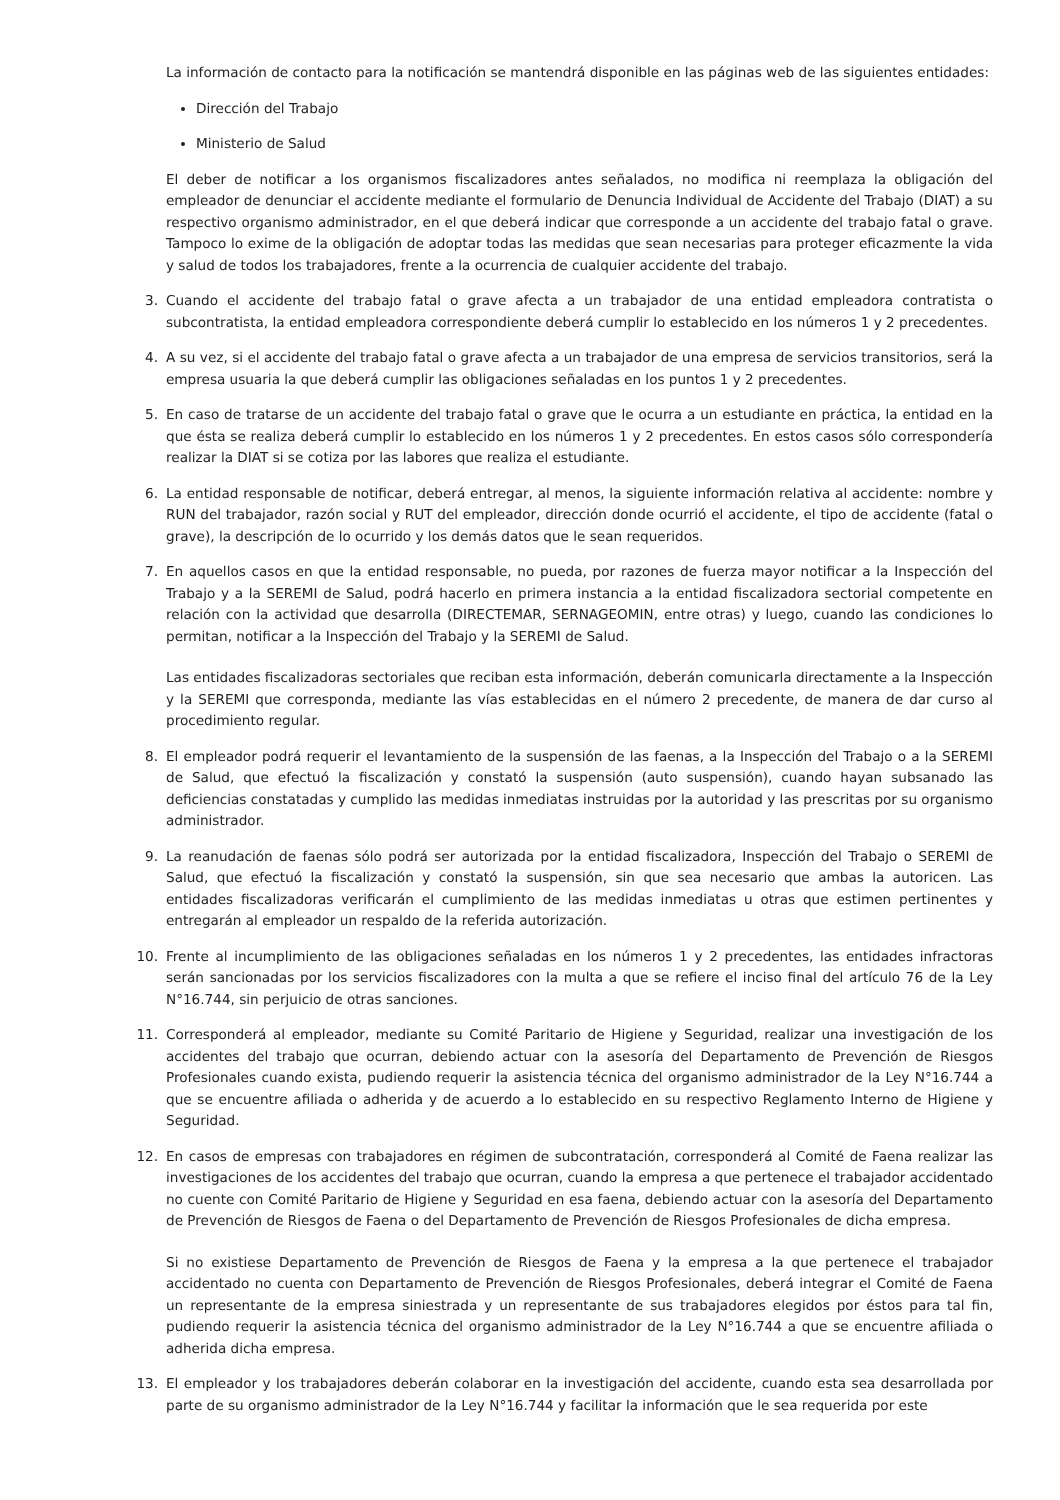La información de contacto para la notificación se mantendrá disponible en las páginas web de las siguientes entidades:
Dirección del Trabajo
Ministerio de Salud
El deber de notificar a los organismos fiscalizadores antes señalados, no modifica ni reemplaza la obligación del empleador de denunciar el accidente mediante el formulario de Denuncia Individual de Accidente del Trabajo (DIAT) a su respectivo organismo administrador, en el que deberá indicar que corresponde a un accidente del trabajo fatal o grave. Tampoco lo exime de la obligación de adoptar todas las medidas que sean necesarias para proteger eficazmente la vida y salud de todos los trabajadores, frente a la ocurrencia de cualquier accidente del trabajo.
3. Cuando el accidente del trabajo fatal o grave afecta a un trabajador de una entidad empleadora contratista o subcontratista, la entidad empleadora correspondiente deberá cumplir lo establecido en los números 1 y 2 precedentes.
4. A su vez, si el accidente del trabajo fatal o grave afecta a un trabajador de una empresa de servicios transitorios, será la empresa usuaria la que deberá cumplir las obligaciones señaladas en los puntos 1 y 2 precedentes.
5. En caso de tratarse de un accidente del trabajo fatal o grave que le ocurra a un estudiante en práctica, la entidad en la que ésta se realiza deberá cumplir lo establecido en los números 1 y 2 precedentes. En estos casos sólo correspondería realizar la DIAT si se cotiza por las labores que realiza el estudiante.
6. La entidad responsable de notificar, deberá entregar, al menos, la siguiente información relativa al accidente: nombre y RUN del trabajador, razón social y RUT del empleador, dirección donde ocurrió el accidente, el tipo de accidente (fatal o grave), la descripción de lo ocurrido y los demás datos que le sean requeridos.
7. En aquellos casos en que la entidad responsable, no pueda, por razones de fuerza mayor notificar a la Inspección del Trabajo y a la SEREMI de Salud, podrá hacerlo en primera instancia a la entidad fiscalizadora sectorial competente en relación con la actividad que desarrolla (DIRECTEMAR, SERNAGEOMIN, entre otras) y luego, cuando las condiciones lo permitan, notificar a la Inspección del Trabajo y la SEREMI de Salud.
Las entidades fiscalizadoras sectoriales que reciban esta información, deberán comunicarla directamente a la Inspección y la SEREMI que corresponda, mediante las vías establecidas en el número 2 precedente, de manera de dar curso al procedimiento regular.
8. El empleador podrá requerir el levantamiento de la suspensión de las faenas, a la Inspección del Trabajo o a la SEREMI de Salud, que efectuó la fiscalización y constató la suspensión (auto suspensión), cuando hayan subsanado las deficiencias constatadas y cumplido las medidas inmediatas instruidas por la autoridad y las prescritas por su organismo administrador.
9. La reanudación de faenas sólo podrá ser autorizada por la entidad fiscalizadora, Inspección del Trabajo o SEREMI de Salud, que efectuó la fiscalización y constató la suspensión, sin que sea necesario que ambas la autoricen. Las entidades fiscalizadoras verificarán el cumplimiento de las medidas inmediatas u otras que estimen pertinentes y entregarán al empleador un respaldo de la referida autorización.
10. Frente al incumplimiento de las obligaciones señaladas en los números 1 y 2 precedentes, las entidades infractoras serán sancionadas por los servicios fiscalizadores con la multa a que se refiere el inciso final del artículo 76 de la Ley N°16.744, sin perjuicio de otras sanciones.
11. Corresponderá al empleador, mediante su Comité Paritario de Higiene y Seguridad, realizar una investigación de los accidentes del trabajo que ocurran, debiendo actuar con la asesoría del Departamento de Prevención de Riesgos Profesionales cuando exista, pudiendo requerir la asistencia técnica del organismo administrador de la Ley N°16.744 a que se encuentre afiliada o adherida y de acuerdo a lo establecido en su respectivo Reglamento Interno de Higiene y Seguridad.
12. En casos de empresas con trabajadores en régimen de subcontratación, corresponderá al Comité de Faena realizar las investigaciones de los accidentes del trabajo que ocurran, cuando la empresa a que pertenece el trabajador accidentado no cuente con Comité Paritario de Higiene y Seguridad en esa faena, debiendo actuar con la asesoría del Departamento de Prevención de Riesgos de Faena o del Departamento de Prevención de Riesgos Profesionales de dicha empresa.
Si no existiese Departamento de Prevención de Riesgos de Faena y la empresa a la que pertenece el trabajador accidentado no cuenta con Departamento de Prevención de Riesgos Profesionales, deberá integrar el Comité de Faena un representante de la empresa siniestrada y un representante de sus trabajadores elegidos por éstos para tal fin, pudiendo requerir la asistencia técnica del organismo administrador de la Ley N°16.744 a que se encuentre afiliada o adherida dicha empresa.
13. El empleador y los trabajadores deberán colaborar en la investigación del accidente, cuando esta sea desarrollada por parte de su organismo administrador de la Ley N°16.744 y facilitar la información que le sea requerida por este